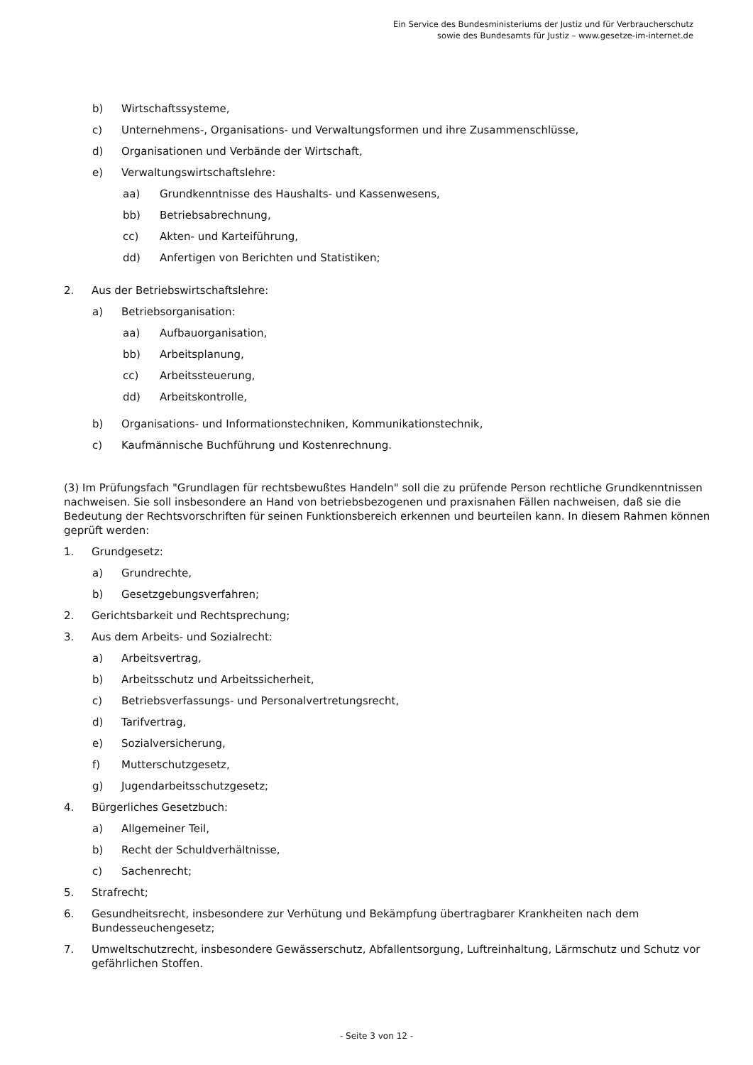Ein Service des Bundesministeriums der Justiz und für Verbraucherschutz
sowie des Bundesamts für Justiz – www.gesetze-im-internet.de
b) Wirtschaftssysteme,
c) Unternehmens-, Organisations- und Verwaltungsformen und ihre Zusammenschlüsse,
d) Organisationen und Verbände der Wirtschaft,
e) Verwaltungswirtschaftslehre:
aa) Grundkenntnisse des Haushalts- und Kassenwesens,
bb) Betriebsabrechnung,
cc) Akten- und Karteiführung,
dd) Anfertigen von Berichten und Statistiken;
2. Aus der Betriebswirtschaftslehre:
a) Betriebsorganisation:
aa) Aufbauorganisation,
bb) Arbeitsplanung,
cc) Arbeitssteuerung,
dd) Arbeitskontrolle,
b) Organisations- und Informationstechniken, Kommunikationstechnik,
c) Kaufmännische Buchführung und Kostenrechnung.
(3) Im Prüfungsfach "Grundlagen für rechtsbewußtes Handeln" soll die zu prüfende Person rechtliche Grundkenntnissen nachweisen. Sie soll insbesondere an Hand von betriebsbezogenen und praxisnahen Fällen nachweisen, daß sie die Bedeutung der Rechtsvorschriften für seinen Funktionsbereich erkennen und beurteilen kann. In diesem Rahmen können geprüft werden:
1. Grundgesetz:
a) Grundrechte,
b) Gesetzgebungsverfahren;
2. Gerichtsbarkeit und Rechtsprechung;
3. Aus dem Arbeits- und Sozialrecht:
a) Arbeitsvertrag,
b) Arbeitsschutz und Arbeitssicherheit,
c) Betriebsverfassungs- und Personalvertretungsrecht,
d) Tarifvertrag,
e) Sozialversicherung,
f) Mutterschutzgesetz,
g) Jugendarbeitsschutzgesetz;
4. Bürgerliches Gesetzbuch:
a) Allgemeiner Teil,
b) Recht der Schuldverhältnisse,
c) Sachenrecht;
5. Strafrecht;
6. Gesundheitsrecht, insbesondere zur Verhütung und Bekämpfung übertragbarer Krankheiten nach dem Bundesseuchengesetz;
7. Umweltschutzrecht, insbesondere Gewässerschutz, Abfallentsorgung, Luftreinhaltung, Lärmschutz und Schutz vor gefährlichen Stoffen.
- Seite 3 von 12 -